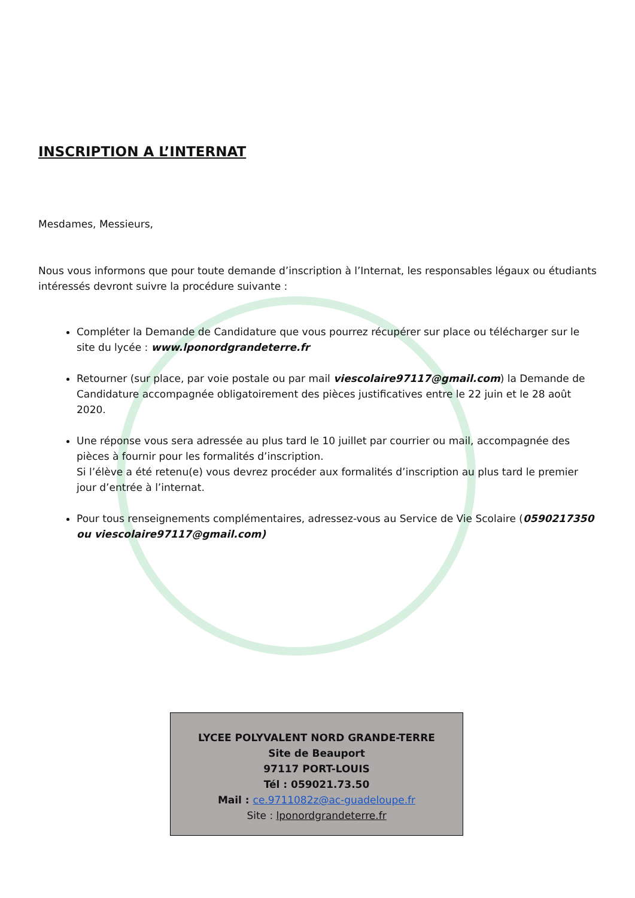INSCRIPTION A L’INTERNAT
Mesdames, Messieurs,
Nous vous informons que pour toute demande d’inscription à l’Internat, les responsables légaux ou étudiants intéressés devront suivre la procédure suivante :
Compléter la Demande de Candidature que vous pourrez récupérer sur place ou télécharger sur le site du lycée : www.lponordgrandeterre.fr
Retourner (sur place, par voie postale ou par mail viescolaire97117@gmail.com) la Demande de Candidature accompagnée obligatoirement des pièces justificatives entre le 22 juin et le 28 août 2020.
Une réponse vous sera adressée au plus tard le 10 juillet par courrier ou mail, accompagnée des pièces à fournir pour les formalités d’inscription.
Si l’élève a été retenu(e) vous devrez procéder aux formalités d’inscription au plus tard le premier jour d’entrée à l’internat.
Pour tous renseignements complémentaires, adressez-vous au Service de Vie Scolaire (0590217350 ou viescolaire97117@gmail.com)
LYCEE POLYVALENT NORD GRANDE-TERRE
Site de Beauport
97117 PORT-LOUIS
Tél : 059021.73.50
Mail : ce.9711082z@ac-guadeloupe.fr
Site : lponordgrandeterre.fr